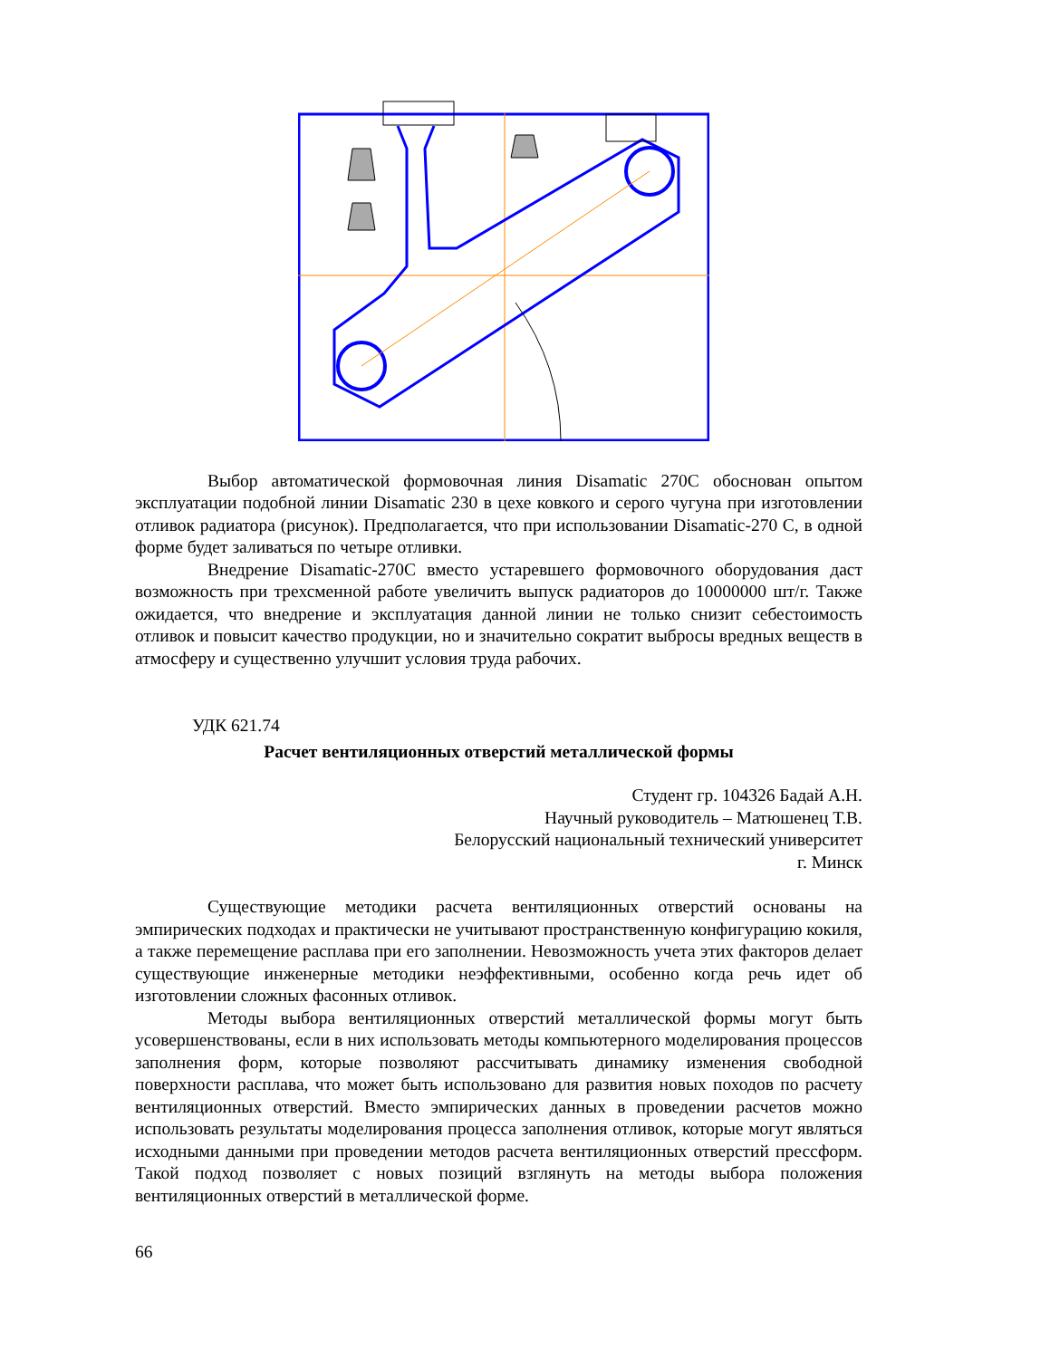Выбор автоматической формовочная линия Disamatic 270С обоснован опытом эксплуатации подобной линии Disamatic 230 в цехе ковкого и серого чугуна при изготовлении отливок радиатора (рисунок). Предполагается, что при использовании Disamatic-270 С, в одной форме будет заливаться по четыре отливки.
Внедрение Disamatic-270С вместо устаревшего формовочного оборудования даст возможность при трехсменной работе увеличить выпуск радиаторов до 10000000 шт/г. Также ожидается, что внедрение и эксплуатация данной линии не только снизит себестоимость отливок и повысит качество продукции, но и значительно сократит выбросы вредных веществ в атмосферу и существенно улучшит условия труда рабочих.
УДК 621.74
Расчет вентиляционных отверстий металлической формы
Студент гр. 104326 Бадай А.Н.
Научный руководитель – Матюшенец Т.В.
Белорусский национальный технический университет
г. Минск
Существующие методики расчета вентиляционных отверстий основаны на эмпирических подходах и практически не учитывают пространственную конфигурацию кокиля, а также перемещение расплава при его заполнении. Невозможность учета этих факторов делает существующие инженерные методики неэффективными, особенно когда речь идет об изготовлении сложных фасонных отливок.
Методы выбора вентиляционных отверстий металлической формы могут быть усовершенствованы, если в них использовать методы компьютерного моделирования процессов заполнения форм, которые позволяют рассчитывать динамику изменения свободной поверхности расплава, что может быть использовано для развития новых походов по расчету вентиляционных отверстий. Вместо эмпирических данных в проведении расчетов можно использовать результаты моделирования процесса заполнения отливок, которые могут являться исходными данными при проведении методов расчета вентиляционных отверстий прессформ. Такой подход позволяет с новых позиций взглянуть на методы выбора положения вентиляционных отверстий в металлической форме.
66